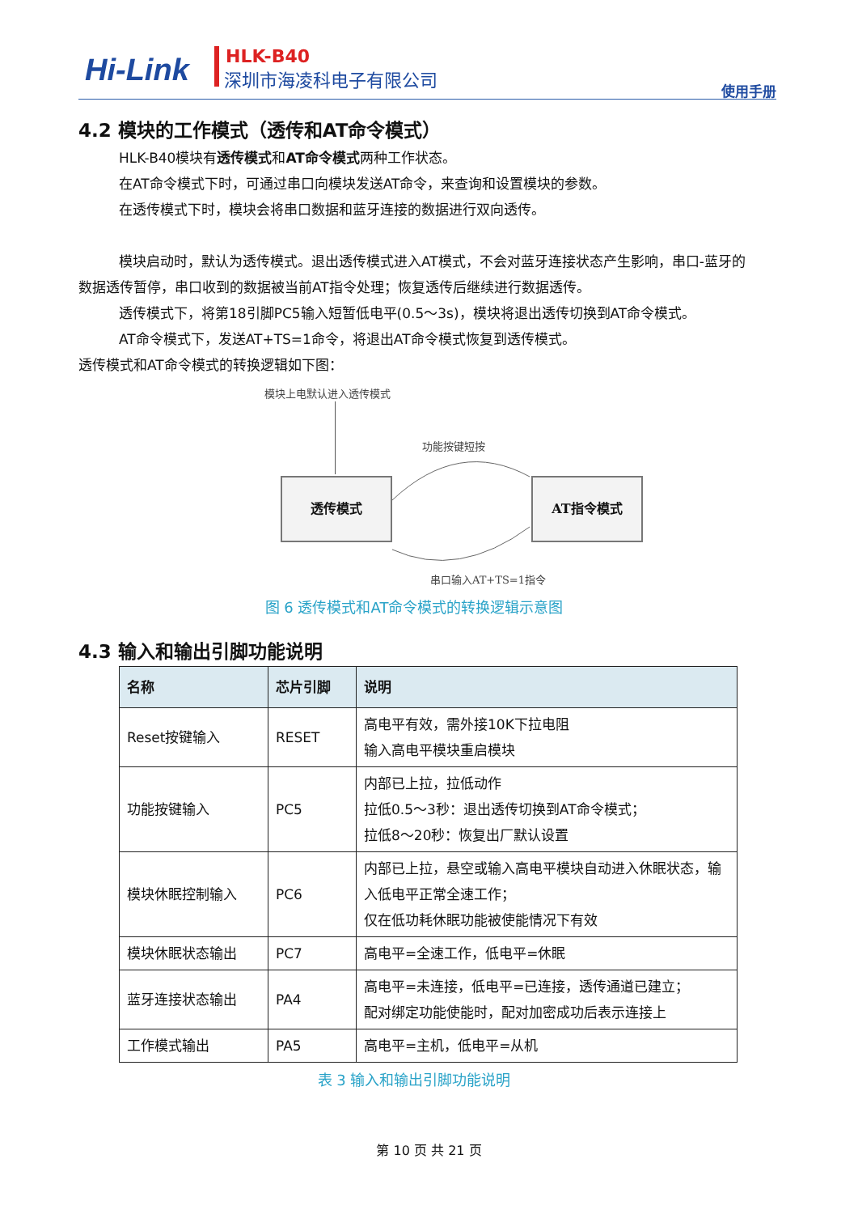Hi-Link HLK-B40
深圳市海凌科电子有限公司
使用手册
4.2 模块的工作模式（透传和AT命令模式）
HLK-B40模块有透传模式和AT命令模式两种工作状态。
在AT命令模式下时，可通过串口向模块发送AT命令，来查询和设置模块的参数。
在透传模式下时，模块会将串口数据和蓝牙连接的数据进行双向透传。
模块启动时，默认为透传模式。退出透传模式进入AT模式，不会对蓝牙连接状态产生影响，串口-蓝牙的数据透传暂停，串口收到的数据被当前AT指令处理；恢复透传后继续进行数据透传。
透传模式下，将第18引脚PC5输入短暂低电平(0.5～3s)，模块将退出透传切换到AT命令模式。
AT命令模式下，发送AT+TS=1命令，将退出AT命令模式恢复到透传模式。
透传模式和AT命令模式的转换逻辑如下图：
模块上电默认进入透传模式
功能按键短按
透传模式 AT指令模式
串口输入AT+TS=1指令
图 6 透传模式和AT命令模式的转换逻辑示意图
4.3 输入和输出引脚功能说明
| 名称 | 芯片引脚 | 说明 |
| --- | --- | --- |
| Reset按键输入 | RESET | 高电平有效，需外接10K下拉电阻 输入高电平模块重启模块 |
| 功能按键输入 | PC5 | 内部已上拉，拉低动作 拉低0.5～3秒：退出透传切换到AT命令模式； 拉低8～20秒：恢复出厂默认设置 |
| 模块休眠控制输入 | PC6 | 内部已上拉，悬空或输入高电平模块自动进入休眠状态，输入低电平正常全速工作； 仅在低功耗休眠功能被使能情况下有效 |
| 模块休眠状态输出 | PC7 | 高电平=全速工作，低电平=休眠 |
| 蓝牙连接状态输出 | PA4 | 高电平=未连接，低电平=已连接，透传通道已建立； 配对绑定功能使能时，配对加密成功后表示连接上 |
| 工作模式输出 | PA5 | 高电平=主机，低电平=从机 |
表 3 输入和输出引脚功能说明
第 10 页 共 21 页